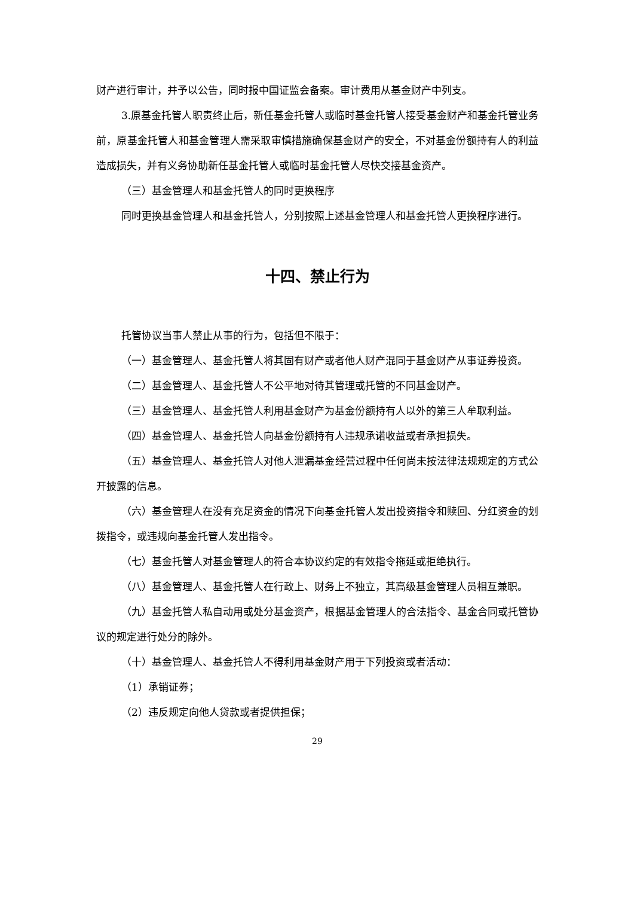财产进行审计，并予以公告，同时报中国证监会备案。审计费用从基金财产中列支。
3.原基金托管人职责终止后，新任基金托管人或临时基金托管人接受基金财产和基金托管业务前，原基金托管人和基金管理人需采取审慎措施确保基金财产的安全，不对基金份额持有人的利益造成损失，并有义务协助新任基金托管人或临时基金托管人尽快交接基金资产。
（三）基金管理人和基金托管人的同时更换程序
同时更换基金管理人和基金托管人，分别按照上述基金管理人和基金托管人更换程序进行。
十四、禁止行为
托管协议当事人禁止从事的行为，包括但不限于：
（一）基金管理人、基金托管人将其固有财产或者他人财产混同于基金财产从事证券投资。
（二）基金管理人、基金托管人不公平地对待其管理或托管的不同基金财产。
（三）基金管理人、基金托管人利用基金财产为基金份额持有人以外的第三人牟取利益。
（四）基金管理人、基金托管人向基金份额持有人违规承诺收益或者承担损失。
（五）基金管理人、基金托管人对他人泄漏基金经营过程中任何尚未按法律法规规定的方式公开披露的信息。
（六）基金管理人在没有充足资金的情况下向基金托管人发出投资指令和赎回、分红资金的划拨指令，或违规向基金托管人发出指令。
（七）基金托管人对基金管理人的符合本协议约定的有效指令拖延或拒绝执行。
（八）基金管理人、基金托管人在行政上、财务上不独立，其高级基金管理人员相互兼职。
（九）基金托管人私自动用或处分基金资产，根据基金管理人的合法指令、基金合同或托管协议的规定进行处分的除外。
（十）基金管理人、基金托管人不得利用基金财产用于下列投资或者活动：
（1）承销证券；
（2）违反规定向他人贷款或者提供担保；
29